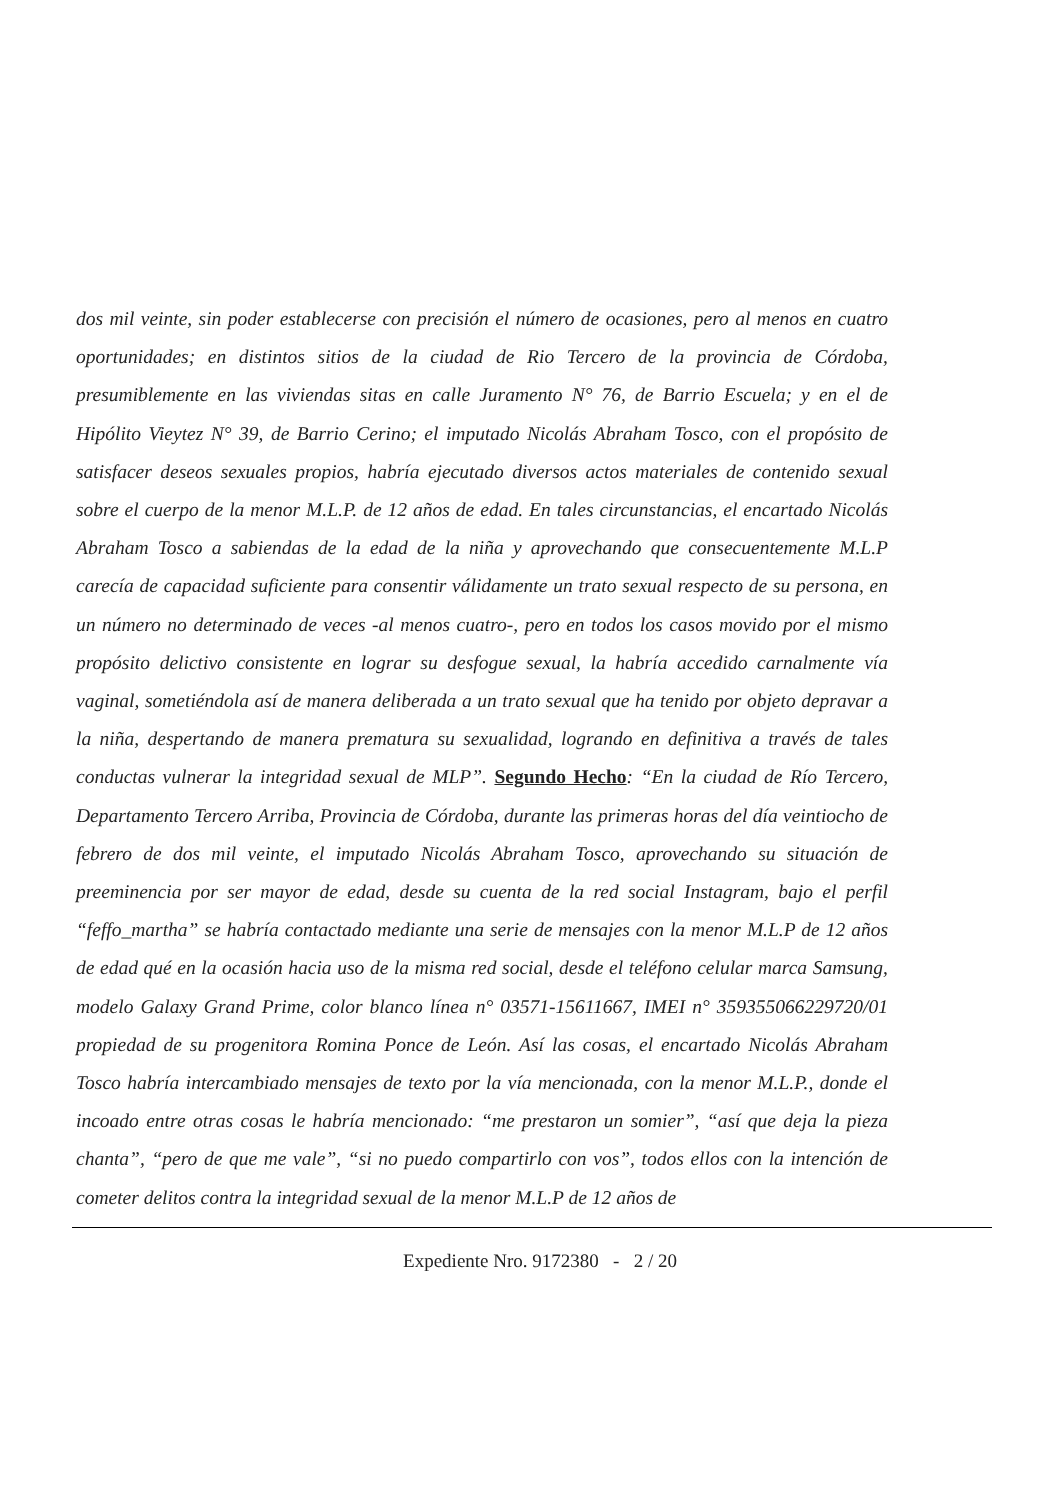dos mil veinte, sin poder establecerse con precisión el número de ocasiones, pero al menos en cuatro oportunidades; en distintos sitios de la ciudad de Rio Tercero de la provincia de Córdoba, presumiblemente en las viviendas sitas en calle Juramento N° 76, de Barrio Escuela; y en el de Hipólito Vieytez N° 39, de Barrio Cerino; el imputado Nicolás Abraham Tosco, con el propósito de satisfacer deseos sexuales propios, habría ejecutado diversos actos materiales de contenido sexual sobre el cuerpo de la menor M.L.P. de 12 años de edad. En tales circunstancias, el encartado Nicolás Abraham Tosco a sabiendas de la edad de la niña y aprovechando que consecuentemente M.L.P carecía de capacidad suficiente para consentir válidamente un trato sexual respecto de su persona, en un número no determinado de veces -al menos cuatro-, pero en todos los casos movido por el mismo propósito delictivo consistente en lograr su desfogue sexual, la habría accedido carnalmente vía vaginal, sometiéndola así de manera deliberada a un trato sexual que ha tenido por objeto depravar a la niña, despertando de manera prematura su sexualidad, logrando en definitiva a través de tales conductas vulnerar la integridad sexual de MLP”. Segundo Hecho: “En la ciudad de Río Tercero, Departamento Tercero Arriba, Provincia de Córdoba, durante las primeras horas del día veintiocho de febrero de dos mil veinte, el imputado Nicolás Abraham Tosco, aprovechando su situación de preeminencia por ser mayor de edad, desde su cuenta de la red social Instagram, bajo el perfil “feffo_martha” se habría contactado mediante una serie de mensajes con la menor M.L.P de 12 años de edad qué en la ocasión hacia uso de la misma red social, desde el teléfono celular marca Samsung, modelo Galaxy Grand Prime, color blanco línea n° 03571-15611667, IMEI n° 359355066229720/01 propiedad de su progenitora Romina Ponce de León. Así las cosas, el encartado Nicolás Abraham Tosco habría intercambiado mensajes de texto por la vía mencionada, con la menor M.L.P., donde el incoado entre otras cosas le habría mencionado: “me prestaron un somier”, “así que deja la pieza chanta”, “pero de que me vale”, “si no puedo compartirlo con vos”, todos ellos con la intención de cometer delitos contra la integridad sexual de la menor M.L.P de 12 años de
Expediente Nro. 9172380 - 2 / 20